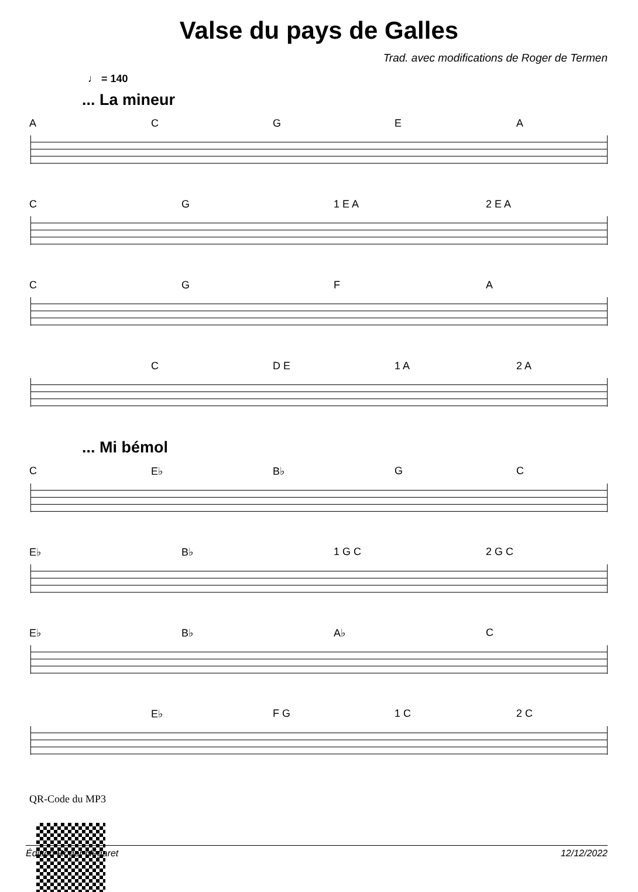Valse du pays de Galles
Trad. avec modifications de Roger de Termen
♩ = 140
... La mineur
A C G E A
C G 1 E A 2 E A
C G F A
C D E 1 A 2 A
... Mi bémol
C E♭ B♭ G C
E♭ B♭ 1 G C 2 G C
E♭ B♭ A♭ C
E♭ F G 1 C 2 C
QR-Code du MP3
Édition Roger Négaret 12/12/2022